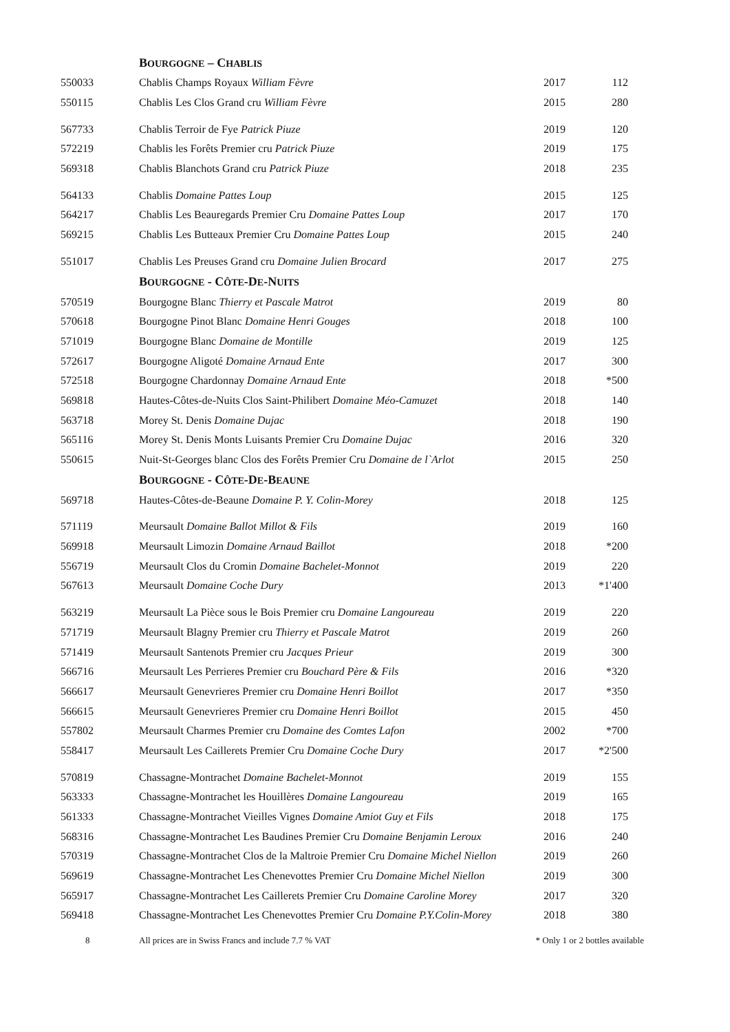| | B OURGOGNE – C HABLIS | | |
| 550033 | Chablis Champs Royaux William Fèvre | 2017 | 112 |
| 550115 | Chablis Les Clos Grand cru William Fèvre | 2015 | 280 |
| 567733 | Chablis Terroir de Fye Patrick Piuze | 2019 | 120 |
| 572219 | Chablis les Forêts Premier cru Patrick Piuze | 2019 | 175 |
| 569318 | Chablis Blanchots Grand cru Patrick Piuze | 2018 | 235 |
| 564133 | Chablis Domaine Pattes Loup | 2015 | 125 |
| 564217 | Chablis Les Beauregards Premier Cru Domaine Pattes Loup | 2017 | 170 |
| 569215 | Chablis Les Butteaux Premier Cru Domaine Pattes Loup | 2015 | 240 |
| 551017 | Chablis Les Preuses Grand cru Domaine Julien Brocard | 2017 | 275 |
| | B OURGOGNE - C ÔTE -D E -N UITS | | |
| 570519 | Bourgogne Blanc Thierry et Pascale Matrot | 2019 | 80 |
| 570618 | Bourgogne Pinot Blanc Domaine Henri Gouges | 2018 | 100 |
| 571019 | Bourgogne Blanc Domaine de Montille | 2019 | 125 |
| 572617 | Bourgogne Aligoté Domaine Arnaud Ente | 2017 | 300 |
| 572518 | Bourgogne Chardonnay Domaine Arnaud Ente | 2018 | *500 |
| 569818 | Hautes-Côtes-de-Nuits Clos Saint-Philibert Domaine Méo-Camuzet | 2018 | 140 |
| 563718 | Morey St. Denis Domaine Dujac | 2018 | 190 |
| 565116 | Morey St. Denis Monts Luisants Premier Cru Domaine Dujac | 2016 | 320 |
| 550615 | Nuit-St-Georges blanc Clos des Forêts Premier Cru Domaine de l`Arlot | 2015 | 250 |
| | B OURGOGNE - C ÔTE -D E -B EAUNE | | |
| 569718 | Hautes-Côtes-de-Beaune Domaine P. Y. Colin-Morey | 2018 | 125 |
| 571119 | Meursault Domaine Ballot Millot & Fils | 2019 | 160 |
| 569918 | Meursault Limozin Domaine Arnaud Baillot | 2018 | *200 |
| 556719 | Meursault Clos du Cromin Domaine Bachelet-Monnot | 2019 | 220 |
| 567613 | Meursault Domaine Coche Dury | 2013 | *1'400 |
| 563219 | Meursault La Pièce sous le Bois Premier cru Domaine Langoureau | 2019 | 220 |
| 571719 | Meursault Blagny Premier cru Thierry et Pascale Matrot | 2019 | 260 |
| 571419 | Meursault Santenots Premier cru Jacques Prieur | 2019 | 300 |
| 566716 | Meursault Les Perrieres Premier cru Bouchard Père & Fils | 2016 | *320 |
| 566617 | Meursault Genevrieres Premier cru Domaine Henri Boillot | 2017 | *350 |
| 566615 | Meursault Genevrieres Premier cru Domaine Henri Boillot | 2015 | 450 |
| 557802 | Meursault Charmes Premier cru Domaine des Comtes Lafon | 2002 | *700 |
| 558417 | Meursault Les Caillerets Premier Cru Domaine Coche Dury | 2017 | *2'500 |
| 570819 | Chassagne-Montrachet Domaine Bachelet-Monnot | 2019 | 155 |
| 563333 | Chassagne-Montrachet les Houillères Domaine Langoureau | 2019 | 165 |
| 561333 | Chassagne-Montrachet Vieilles Vignes Domaine Amiot Guy et Fils | 2018 | 175 |
| 568316 | Chassagne-Montrachet Les Baudines Premier Cru Domaine Benjamin Leroux | 2016 | 240 |
| 570319 | Chassagne-Montrachet Clos de la Maltroie Premier Cru Domaine Michel Niellon | 2019 | 260 |
| 569619 | Chassagne-Montrachet Les Chenevottes Premier Cru Domaine Michel Niellon | 2019 | 300 |
| 565917 | Chassagne-Montrachet Les Caillerets Premier Cru Domaine Caroline Morey | 2017 | 320 |
| 569418 | Chassagne-Montrachet Les Chenevottes Premier Cru Domaine P.Y.Colin-Morey | 2018 | 380 |
8 All prices are in Swiss Francs and include 7.7 % VAT * Only 1 or 2 bottles available